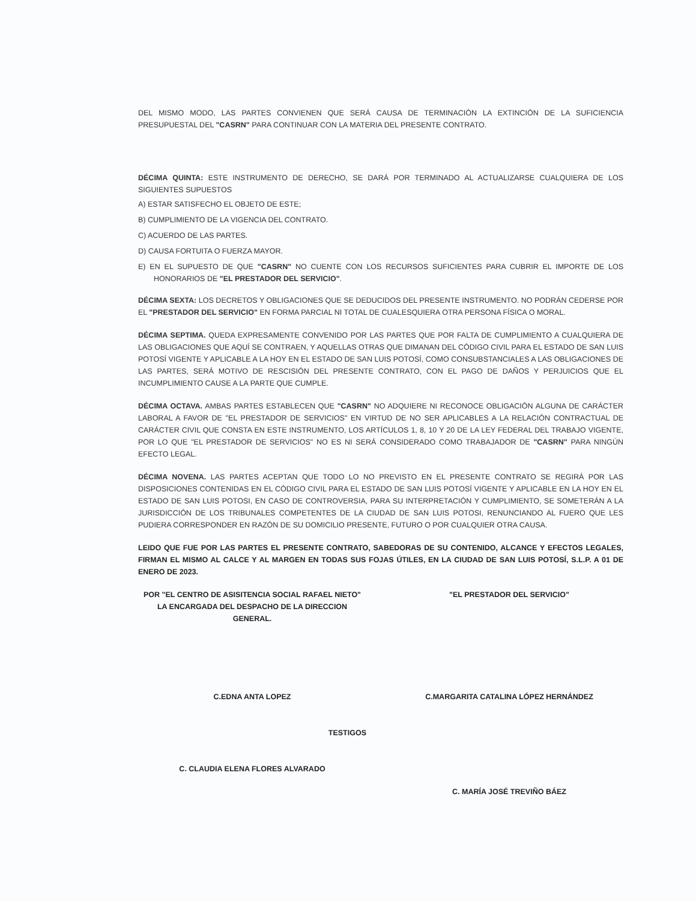DEL MISMO MODO, LAS PARTES CONVIENEN QUE SERÁ CAUSA DE TERMINACIÓN LA EXTINCIÓN DE LA SUFICIENCIA PRESUPUESTAL DEL "CASRN" PARA CONTINUAR CON LA MATERIA DEL PRESENTE CONTRATO.
DÉCIMA QUINTA: ESTE INSTRUMENTO DE DERECHO, SE DARÁ POR TERMINADO AL ACTUALIZARSE CUALQUIERA DE LOS SIGUIENTES SUPUESTOS
A) ESTAR SATISFECHO EL OBJETO DE ESTE;
B) CUMPLIMIENTO DE LA VIGENCIA DEL CONTRATO.
C) ACUERDO DE LAS PARTES.
D) CAUSA FORTUITA O FUERZA MAYOR.
E) EN EL SUPUESTO DE QUE "CASRN" NO CUENTE CON LOS RECURSOS SUFICIENTES PARA CUBRIR EL IMPORTE DE LOS HONORARIOS DE "EL PRESTADOR DEL SERVICIO".
DÉCIMA SEXTA: LOS DECRETOS Y OBLIGACIONES QUE SE DEDUCIDOS DEL PRESENTE INSTRUMENTO. NO PODRÁN CEDERSE POR EL "PRESTADOR DEL SERVICIO" EN FORMA PARCIAL NI TOTAL DE CUALESQUIERA OTRA PERSONA FÍSICA O MORAL.
DÉCIMA SEPTIMA. QUEDA EXPRESAMENTE CONVENIDO POR LAS PARTES QUE POR FALTA DE CUMPLIMIENTO A CUALQUIERA DE LAS OBLIGACIONES QUE AQUÍ SE CONTRAEN, Y AQUELLAS OTRAS QUE DIMANAN DEL CÓDIGO CIVIL PARA EL ESTADO DE SAN LUIS POTOSÍ VIGENTE Y APLICABLE A LA HOY EN EL ESTADO DE SAN LUIS POTOSÍ, COMO CONSUBSTANCIALES A LAS OBLIGACIONES DE LAS PARTES, SERÁ MOTIVO DE RESCISIÓN DEL PRESENTE CONTRATO, CON EL PAGO DE DAÑOS Y PERJUICIOS QUE EL INCUMPLIMIENTO CAUSE A LA PARTE QUE CUMPLE.
DÉCIMA OCTAVA. AMBAS PARTES ESTABLECEN QUE "CASRN" NO ADQUIERE NI RECONOCE OBLIGACIÓN ALGUNA DE CARÁCTER LABORAL A FAVOR DE "EL PRESTADOR DE SERVICIOS" EN VIRTUD DE NO SER APLICABLES A LA RELACIÓN CONTRACTUAL DE CARÁCTER CIVIL QUE CONSTA EN ESTE INSTRUMENTO, LOS ARTÍCULOS 1, 8, 10 Y 20 DE LA LEY FEDERAL DEL TRABAJO VIGENTE, POR LO QUE "EL PRESTADOR DE SERVICIOS" NO ES NI SERÁ CONSIDERADO COMO TRABAJADOR DE "CASRN" PARA NINGÚN EFECTO LEGAL.
DÉCIMA NOVENA. LAS PARTES ACEPTAN QUE TODO LO NO PREVISTO EN EL PRESENTE CONTRATO SE REGIRÁ POR LAS DISPOSICIONES CONTENIDAS EN EL CÓDIGO CIVIL PARA EL ESTADO DE SAN LUIS POTOSÍ VIGENTE Y APLICABLE EN LA HOY EN EL ESTADO DE SAN LUIS POTOSI, EN CASO DE CONTROVERSIA, PARA SU INTERPRETACIÓN Y CUMPLIMIENTO, SE SOMETERÁN A LA JURISDICCIÓN DE LOS TRIBUNALES COMPETENTES DE LA CIUDAD DE SAN LUIS POTOSI, RENUNCIANDO AL FUERO QUE LES PUDIERA CORRESPONDER EN RAZÓN DE SU DOMICILIO PRESENTE, FUTURO O POR CUALQUIER OTRA CAUSA.
LEIDO QUE FUE POR LAS PARTES EL PRESENTE CONTRATO, SABEDORAS DE SU CONTENIDO, ALCANCE Y EFECTOS LEGALES, FIRMAN EL MISMO AL CALCE Y AL MARGEN EN TODAS SUS FOJAS ÚTILES, EN LA CIUDAD DE SAN LUIS POTOSÍ, S.L.P. A 01 DE ENERO DE 2023.
POR "EL CENTRO DE ASISITENCIA SOCIAL RAFAEL NIETO"
LA ENCARGADA DEL DESPACHO DE LA DIRECCION GENERAL.
C.EDNA ANTA LOPEZ
TESTIGOS
C. CLAUDIA ELENA FLORES ALVARADO
"EL PRESTADOR DEL SERVICIO"
C.MARGARITA CATALINA LÓPEZ HERNÁNDEZ
C. MARÍA JOSÉ TREVIÑO BÁEZ